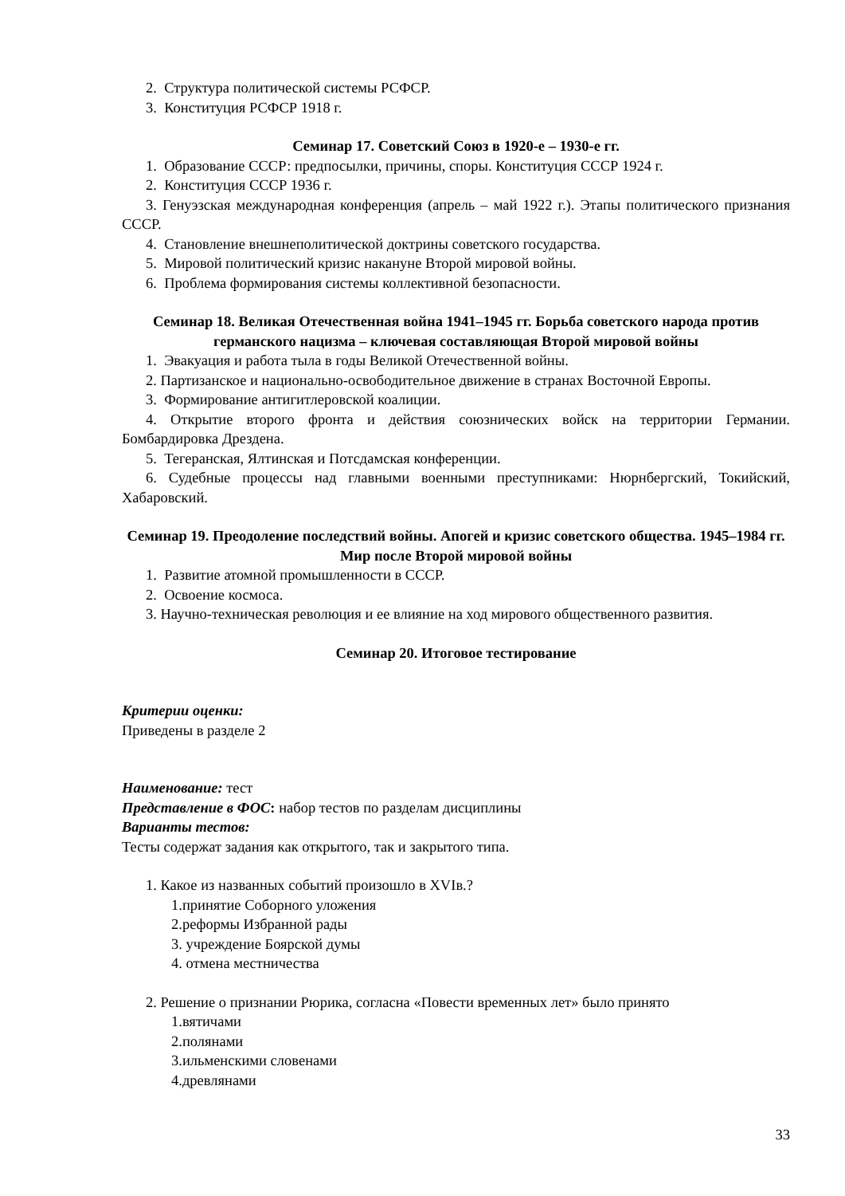2. Структура политической системы РСФСР.
3. Конституция РСФСР 1918 г.
Семинар 17. Советский Союз в 1920-е – 1930-е гг.
1. Образование СССР: предпосылки, причины, споры. Конституция СССР 1924 г.
2. Конституция СССР 1936 г.
3. Генуэзская международная конференция (апрель – май 1922 г.). Этапы политического признания СССР.
4. Становление внешнеполитической доктрины советского государства.
5. Мировой политический кризис накануне Второй мировой войны.
6. Проблема формирования системы коллективной безопасности.
Семинар 18. Великая Отечественная война 1941–1945 гг. Борьба советского народа против германского нацизма – ключевая составляющая Второй мировой войны
1. Эвакуация и работа тыла в годы Великой Отечественной войны.
2. Партизанское и национально-освободительное движение в странах Восточной Европы.
3. Формирование антигитлеровской коалиции.
4. Открытие второго фронта и действия союзнических войск на территории Германии. Бомбардировка Дрездена.
5. Тегеранская, Ялтинская и Потсдамская конференции.
6. Судебные процессы над главными военными преступниками: Нюрнбергский, Токийский, Хабаровский.
Семинар 19. Преодоление последствий войны. Апогей и кризис советского общества. 1945–1984 гг. Мир после Второй мировой войны
1. Развитие атомной промышленности в СССР.
2. Освоение космоса.
3. Научно-техническая революция и ее влияние на ход мирового общественного развития.
Семинар 20. Итоговое тестирование
Критерии оценки:
Приведены в разделе 2
Наименование: тест
Представление в ФОС: набор тестов по разделам дисциплины
Варианты тестов:
Тесты содержат задания как открытого, так и закрытого типа.
1. Какое из названных событий произошло в XVIв.?
1.принятие Соборного уложения
2.реформы Избранной рады
3. учреждение Боярской думы
4. отмена местничества
2. Решение о признании Рюрика, согласна «Повести временных лет» было принято
1.вятичами
2.полянами
3.ильменскими словенами
4.древлянами
33